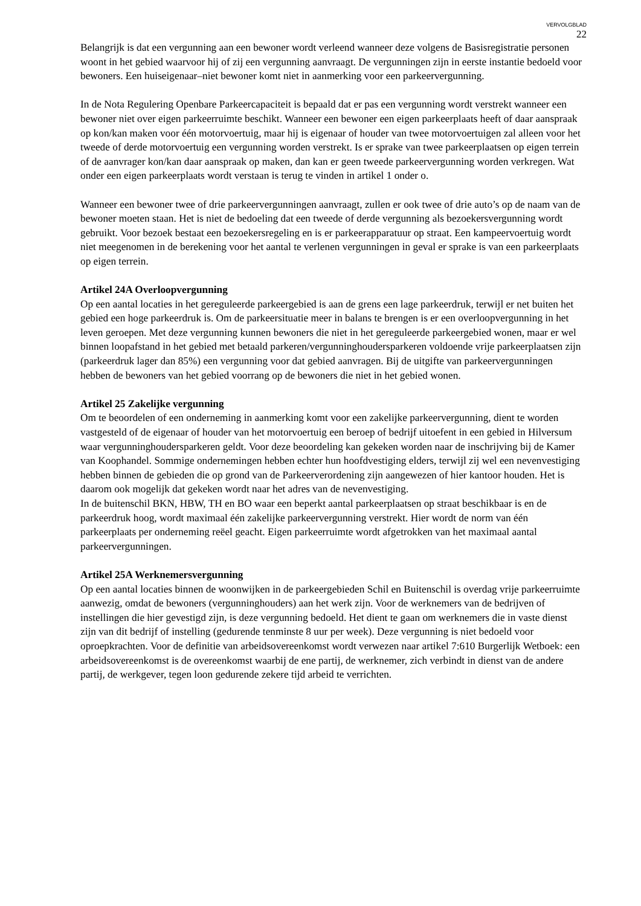VERVOLGBLAD
22
Belangrijk is dat een vergunning aan een bewoner wordt verleend wanneer deze volgens de Basisregistratie personen woont in het gebied waarvoor hij of zij een vergunning aanvraagt. De vergunningen zijn in eerste instantie bedoeld voor bewoners. Een huiseigenaar–niet bewoner komt niet in aanmerking voor een parkeervergunning.
In de Nota Regulering Openbare Parkeercapaciteit is bepaald dat er pas een vergunning wordt verstrekt wanneer een bewoner niet over eigen parkeerruimte beschikt. Wanneer een bewoner een eigen parkeerplaats heeft of daar aanspraak op kon/kan maken voor één motorvoertuig, maar hij is eigenaar of houder van twee motorvoertuigen zal alleen voor het tweede of derde motorvoertuig een vergunning worden verstrekt. Is er sprake van twee parkeerplaatsen op eigen terrein of de aanvrager kon/kan daar aanspraak op maken, dan kan er geen tweede parkeervergunning worden verkregen. Wat onder een eigen parkeerplaats wordt verstaan is terug te vinden in artikel 1 onder o.
Wanneer een bewoner twee of drie parkeervergunningen aanvraagt, zullen er ook twee of drie auto’s op de naam van de bewoner moeten staan. Het is niet de bedoeling dat een tweede of derde vergunning als bezoekersvergunning wordt gebruikt. Voor bezoek bestaat een bezoekersregeling en is er parkeerapparatuur op straat. Een kampeervoertuig wordt niet meegenomen in de berekening voor het aantal te verlenen vergunningen in geval er sprake is van een parkeerplaats op eigen terrein.
Artikel 24A Overloopvergunning
Op een aantal locaties in het gereguleerde parkeergebied is aan de grens een lage parkeerdruk, terwijl er net buiten het gebied een hoge parkeerdruk is. Om de parkeersituatie meer in balans te brengen is er een overloopvergunning in het leven geroepen. Met deze vergunning kunnen bewoners die niet in het gereguleerde parkeergebied wonen, maar er wel binnen loopafstand in het gebied met betaald parkeren/vergunninghoudersparkeren voldoende vrije parkeerplaatsen zijn (parkeerdruk lager dan 85%) een vergunning voor dat gebied aanvragen. Bij de uitgifte van parkeervergunningen hebben de bewoners van het gebied voorrang op de bewoners die niet in het gebied wonen.
Artikel 25 Zakelijke vergunning
Om te beoordelen of een onderneming in aanmerking komt voor een zakelijke parkeervergunning, dient te worden vastgesteld of de eigenaar of houder van het motorvoertuig een beroep of bedrijf uitoefent in een gebied in Hilversum waar vergunninghoudersparkeren geldt. Voor deze beoordeling kan gekeken worden naar de inschrijving bij de Kamer van Koophandel. Sommige ondernemingen hebben echter hun hoofdvestiging elders, terwijl zij wel een nevenvestiging hebben binnen de gebieden die op grond van de Parkeerverordening zijn aangewezen of hier kantoor houden. Het is daarom ook mogelijk dat gekeken wordt naar het adres van de nevenvestiging.
In de buitenschil BKN, HBW, TH en BO waar een beperkt aantal parkeerplaatsen op straat beschikbaar is en de parkeerdruk hoog, wordt maximaal één zakelijke parkeervergunning verstrekt. Hier wordt de norm van één parkeerplaats per onderneming reëel geacht. Eigen parkeerruimte wordt afgetrokken van het maximaal aantal parkeervergunningen.
Artikel 25A Werknemersvergunning
Op een aantal locaties binnen de woonwijken in de parkeergebieden Schil en Buitenschil is overdag vrije parkeerruimte aanwezig, omdat de bewoners (vergunninghouders) aan het werk zijn. Voor de werknemers van de bedrijven of instellingen die hier gevestigd zijn, is deze vergunning bedoeld. Het dient te gaan om werknemers die in vaste dienst zijn van dit bedrijf of instelling (gedurende tenminste 8 uur per week). Deze vergunning is niet bedoeld voor oproepkrachten. Voor de definitie van arbeidsovereenkomst wordt verwezen naar artikel 7:610 Burgerlijk Wetboek: een arbeidsovereenkomst is de overeenkomst waarbij de ene partij, de werknemer, zich verbindt in dienst van de andere partij, de werkgever, tegen loon gedurende zekere tijd arbeid te verrichten.